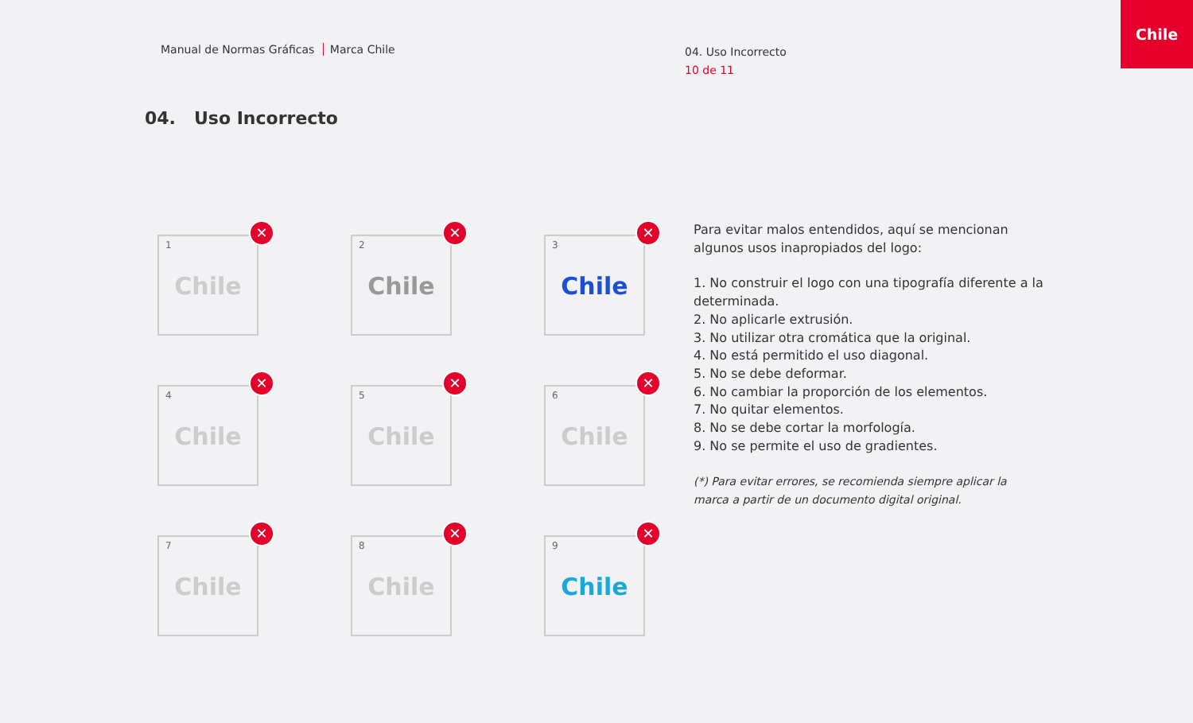Manual de Normas Gráficas Marca Chile
04. Uso Incorrecto
10 de 11
Chile
04. Uso Incorrecto
1
Chile
✕
2
Chile
✕
3
Chile
✕
4
Chile
✕
5
Chile
✕
6
Chile
✕
7
Chile
✕
8
Chile
✕
9
Chile
✕
Para evitar malos entendidos, aquí se mencionan algunos usos inapropiados del logo:
1. No construir el logo con una tipografía diferente a la determinada.
2. No aplicarle extrusión.
3. No utilizar otra cromática que la original.
4. No está permitido el uso diagonal.
5. No se debe deformar.
6. No cambiar la proporción de los elementos.
7. No quitar elementos.
8. No se debe cortar la morfología.
9. No se permite el uso de gradientes.
(*) Para evitar errores, se recomienda siempre aplicar la marca a partir de un documento digital original.